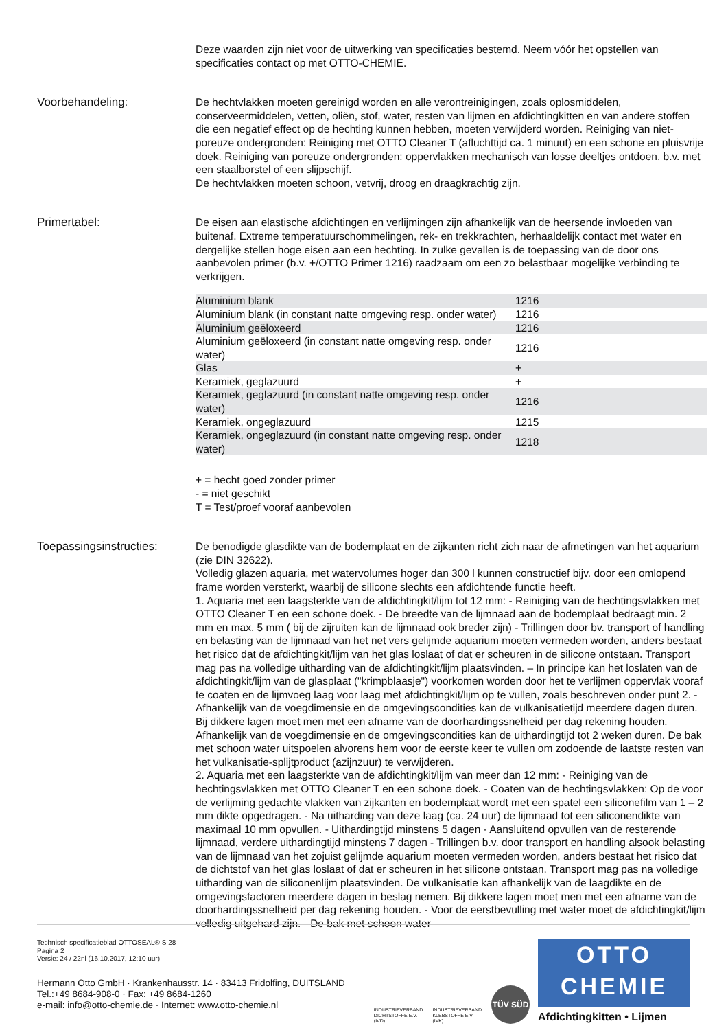Deze waarden zijn niet voor de uitwerking van specificaties bestemd. Neem vóór het opstellen van specificaties contact op met OTTO-CHEMIE.
Voorbehandeling: De hechtvlakken moeten gereinigd worden en alle verontreinigingen, zoals oplosmiddelen, conserveermiddelen, vetten, oliën, stof, water, resten van lijmen en afdichtingkitten en van andere stoffen die een negatief effect op de hechting kunnen hebben, moeten verwijderd worden. Reiniging van niet-poreuze ondergronden: Reiniging met OTTO Cleaner T (afluchttijd ca. 1 minuut) en een schone en pluisvrije doek. Reiniging van poreuze ondergronden: oppervlakken mechanisch van losse deeltjes ontdoen, b.v. met een staalborstel of een slijpschijf.
De hechtvlakken moeten schoon, vetvrij, droog en draagkrachtig zijn.
Primertabel: De eisen aan elastische afdichtingen en verlijmingen zijn afhankelijk van de heersende invloeden van buitenaf. Extreme temperatuurschommelingen, rek- en trekkrachten, herhaaldelijk contact met water en dergelijke stellen hoge eisen aan een hechting. In zulke gevallen is de toepassing van de door ons aanbevolen primer (b.v. +/OTTO Primer 1216) raadzaam om een zo belastbaar mogelijke verbinding te verkrijgen.
| Aluminium blank | 1216 |
| Aluminium blank (in constant natte omgeving resp. onder water) | 1216 |
| Aluminium geëloxeerd | 1216 |
| Aluminium geëloxeerd (in constant natte omgeving resp. onder water) | 1216 |
| Glas | + |
| Keramiek, geglazuurd | + |
| Keramiek, geglazuurd (in constant natte omgeving resp. onder water) | 1216 |
| Keramiek, ongeglazuurd | 1215 |
| Keramiek, ongeglazuurd (in constant natte omgeving resp. onder water) | 1218 |
+ = hecht goed zonder primer
- = niet geschikt
T = Test/proef vooraf aanbevolen
Toepassingsinstructies:
De benodigde glasdikte van de bodemplaat en de zijkanten richt zich naar de afmetingen van het aquarium (zie DIN 32622).
Volledig glazen aquaria, met watervolumes hoger dan 300 l kunnen constructief bijv. door een omlopend frame worden versterkt, waarbij de silicone slechts een afdichtende functie heeft.
1. Aquaria met een laagsterkte van de afdichtingkit/lijm tot 12 mm: - Reiniging van de hechtingsvlakken met OTTO Cleaner T en een schone doek. - De breedte van de lijmnaad aan de bodemplaat bedraagt min. 2 mm en max. 5 mm ( bij de zijruiten kan de lijmnaad ook breder zijn) - Trillingen door bv. transport of handling en belasting van de lijmnaad van het net vers gelijmde aquarium moeten vermeden worden, anders bestaat het risico dat de afdichtingkit/lijm van het glas loslaat of dat er scheuren in de silicone ontstaan. Transport mag pas na volledige uitharding van de afdichtingkit/lijm plaatsvinden. – In principe kan het loslaten van de afdichtingkit/lijm van de glasplaat ("krimpblaasje") voorkomen worden door het te verlijmen oppervlak vooraf te coaten en de lijmvoeg laag voor laag met afdichtingkit/lijm op te vullen, zoals beschreven onder punt 2. - Afhankelijk van de voegdimensie en de omgevingscondities kan de vulkanisatietijd meerdere dagen duren. Bij dikkere lagen moet men met een afname van de doorhardingssnelheid per dag rekening houden. Afhankelijk van de voegdimensie en de omgevingscondities kan de uithardingtijd tot 2 weken duren. De bak met schoon water uitspoelen alvorens hem voor de eerste keer te vullen om zodoende de laatste resten van het vulkanisatie-splijtproduct (azijnzuur) te verwijderen.
2. Aquaria met een laagsterkte van de afdichtingkit/lijm van meer dan 12 mm: - Reiniging van de hechtingsvlakken met OTTO Cleaner T en een schone doek. - Coaten van de hechtingsvlakken: Op de voor de verlijming gedachte vlakken van zijkanten en bodemplaat wordt met een spatel een siliconefilm van 1 – 2 mm dikte opgedragen. - Na uitharding van deze laag (ca. 24 uur) de lijmnaad tot een siliconendikte van maximaal 10 mm opvullen. - Uithardingtijd minstens 5 dagen - Aansluitend opvullen van de resterende lijmnaad, verdere uithardingtijd minstens 7 dagen - Trillingen b.v. door transport en handling alsook belasting van de lijmnaad van het zojuist gelijmde aquarium moeten vermeden worden, anders bestaat het risico dat de dichtstof van het glas loslaat of dat er scheuren in het silicone ontstaan. Transport mag pas na volledige uitharding van de siliconenlijm plaatsvinden. De vulkanisatie kan afhankelijk van de laagdikte en de omgevingsfactoren meerdere dagen in beslag nemen. Bij dikkere lagen moet men met een afname van de doorhardingssnelheid per dag rekening houden. - Voor de eerstbevulling met water moet de afdichtingkit/lijm volledig uitgehard zijn. - De bak met schoon water
Technisch specificatieblad OTTOSEAL® S 28
Pagina 2
Versie: 24 / 22nl (16.10.2017, 12:10 uur)
Hermann Otto GmbH · Krankenhausstr. 14 · 83413 Fridolfing, DUITSLAND
Tel.:+49 8684-908-0 · Fax: +49 8684-1260
e-mail: info@otto-chemie.de · Internet: www.otto-chemie.nl
INDUSTRIEVERBAND
DICHTSTOFFE E.V.
(IVD)
INDUSTRIEVERBAND
KLEBSTOFFE E.V.
(IVK)
TÜV SÜD
OTTO
CHEMIE
Afdichtingkitten • Lijmen